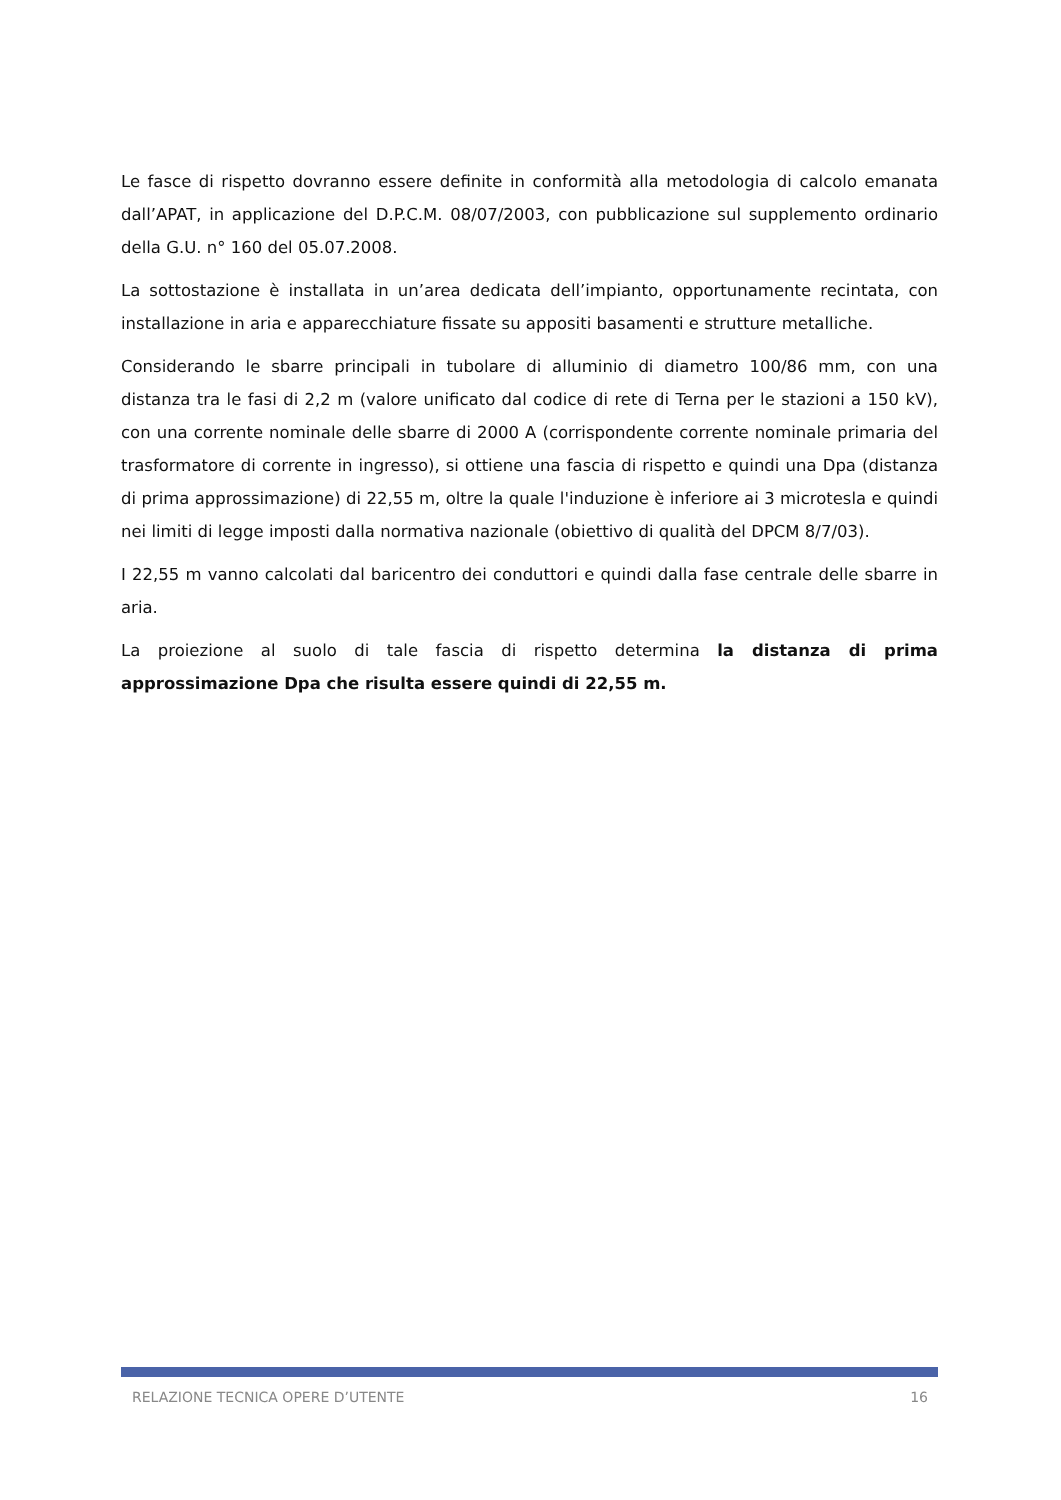Le fasce di rispetto dovranno essere definite in conformità alla metodologia di calcolo emanata dall’APAT, in applicazione del D.P.C.M. 08/07/2003, con pubblicazione sul supplemento ordinario della G.U. n° 160 del 05.07.2008.
La sottostazione è installata in un’area dedicata dell’impianto, opportunamente recintata, con installazione in aria e apparecchiature fissate su appositi basamenti e strutture metalliche.
Considerando le sbarre principali in tubolare di alluminio di diametro 100/86 mm, con una distanza tra le fasi di 2,2 m (valore unificato dal codice di rete di Terna per le stazioni a 150 kV), con una corrente nominale delle sbarre di 2000 A (corrispondente corrente nominale primaria del trasformatore di corrente in ingresso), si ottiene una fascia di rispetto e quindi una Dpa (distanza di prima approssimazione) di 22,55 m, oltre la quale l'induzione è inferiore ai 3 microtesla e quindi nei limiti di legge imposti dalla normativa nazionale (obiettivo di qualità del DPCM 8/7/03).
I 22,55 m vanno calcolati dal baricentro dei conduttori e quindi dalla fase centrale delle sbarre in aria.
La proiezione al suolo di tale fascia di rispetto determina la distanza di prima approssimazione Dpa che risulta essere quindi di 22,55 m.
RELAZIONE TECNICA OPERE D’UTENTE 16